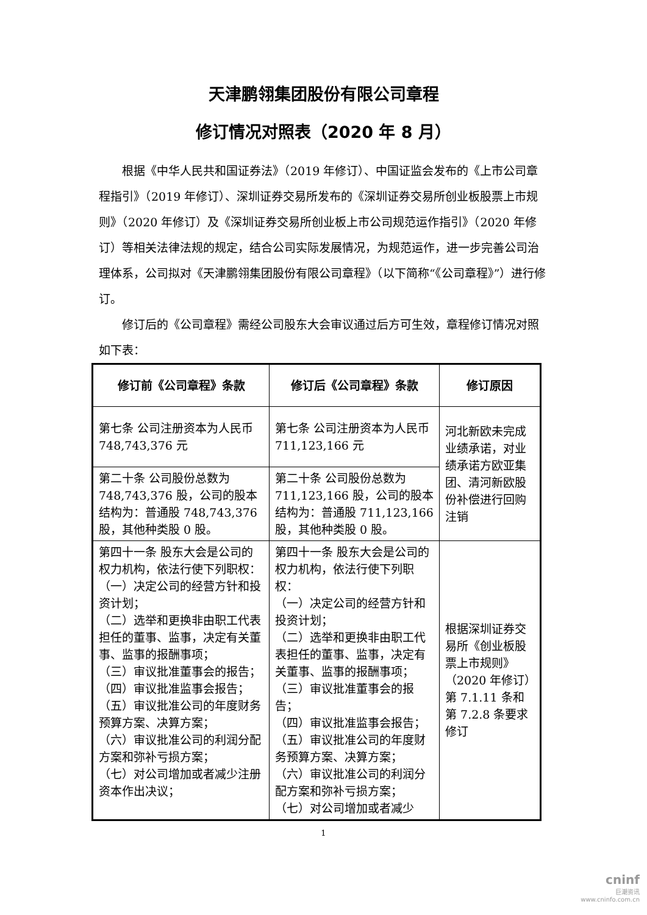天津鹏翎集团股份有限公司章程
修订情况对照表（2020 年 8 月）
根据《中华人民共和国证券法》（2019 年修订）、中国证监会发布的《上市公司章程指引》（2019 年修订）、深圳证券交易所发布的《深圳证券交易所创业板股票上市规则》（2020 年修订）及《深圳证券交易所创业板上市公司规范运作指引》（2020 年修订）等相关法律法规的规定，结合公司实际发展情况，为规范运作，进一步完善公司治理体系，公司拟对《天津鹏翎集团股份有限公司章程》（以下简称“《公司章程》”）进行修订。
修订后的《公司章程》需经公司股东大会审议通过后方可生效，章程修订情况对照如下表：
| 修订前《公司章程》条款 | 修订后《公司章程》条款 | 修订原因 |
| --- | --- | --- |
| 第七条 公司注册资本为人民币 748,743,376 元 | 第七条 公司注册资本为人民币 711,123,166 元 | 河北新欧未完成业绩承诺，对业绩承诺方欧亚集团、清河新欧股份补偿进行回购注销 |
| 第二十条 公司股份总数为 748,743,376 股，公司的股本结构为：普通股 748,743,376 股，其他种类股 0 股。 | 第二十条 公司股份总数为 711,123,166 股，公司的股本结构为：普通股 711,123,166 股，其他种类股 0 股。 | |
| 第四十一条 股东大会是公司的权力机构，依法行使下列职权： （一）决定公司的经营方针和投资计划； （二）选举和更换非由职工代表担任的董事、监事，决定有关董事、监事的报酬事项； （三）审议批准董事会的报告； （四）审议批准监事会报告； （五）审议批准公司的年度财务预算方案、决算方案； （六）审议批准公司的利润分配方案和弥补亏损方案； （七）对公司增加或者减少注册资本作出决议； | 第四十一条 股东大会是公司的权力机构，依法行使下列职权： （一）决定公司的经营方针和投资计划； （二）选举和更换非由职工代表担任的董事、监事，决定有关董事、监事的报酬事项； （三）审议批准董事会的报告； （四）审议批准监事会报告； （五）审议批准公司的年度财务预算方案、决算方案； （六）审议批准公司的利润分配方案和弥补亏损方案； （七）对公司增加或者减少 | 根据深圳证券交易所《创业板股票上市规则》（2020 年修订）第 7.1.11 条和第 7.2.8 条要求修订 |
1
cninf
巨潮资讯
www.cninfo.com.cn